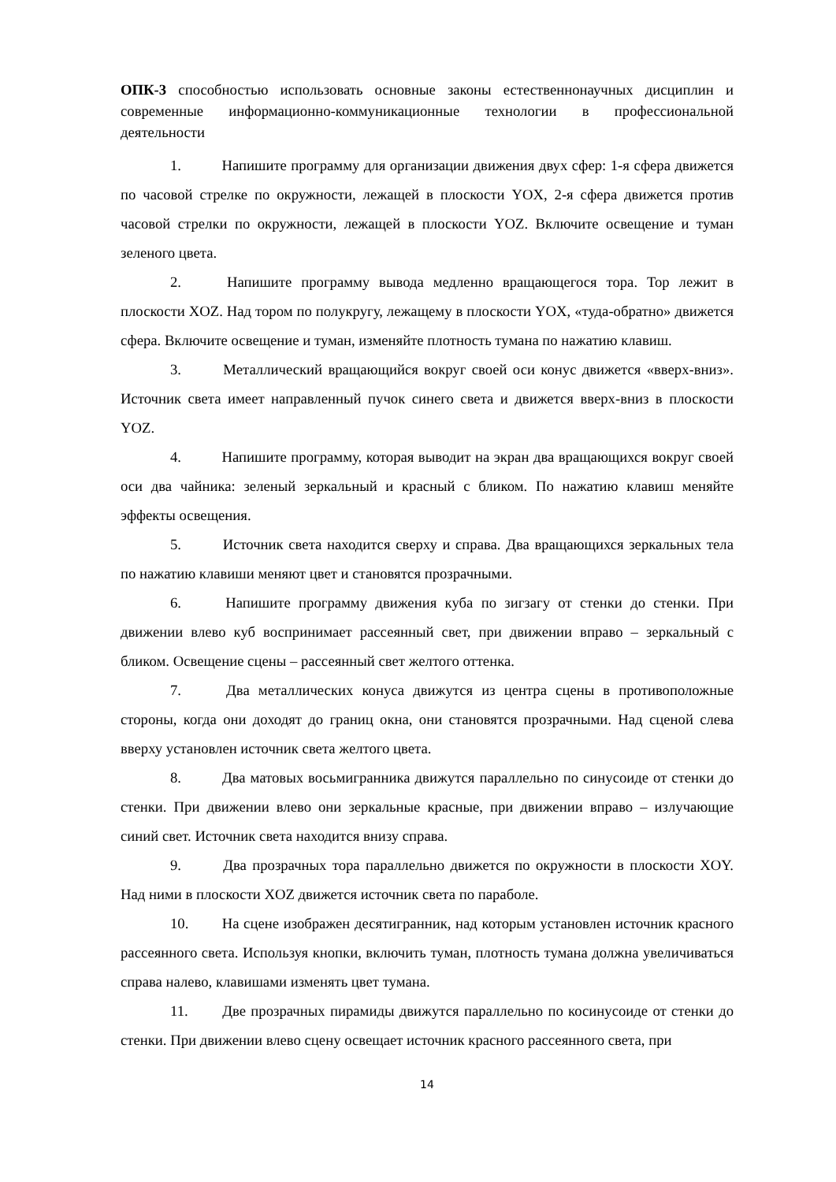ОПК-3 способностью использовать основные законы естественнонаучных дисциплин и современные информационно-коммуникационные технологии в профессиональной деятельности
1. Напишите программу для организации движения двух сфер: 1-я сфера движется по часовой стрелке по окружности, лежащей в плоскости YOX, 2-я сфера движется против часовой стрелки по окружности, лежащей в плоскости YOZ. Включите освещение и туман зеленого цвета.
2. Напишите программу вывода медленно вращающегося тора. Тор лежит в плоскости XOZ. Над тором по полукругу, лежащему в плоскости YOX, «туда-обратно» движется сфера. Включите освещение и туман, изменяйте плотность тумана по нажатию клавиш.
3. Металлический вращающийся вокруг своей оси конус движется «вверх-вниз». Источник света имеет направленный пучок синего света и движется вверх-вниз в плоскости YOZ.
4. Напишите программу, которая выводит на экран два вращающихся вокруг своей оси два чайника: зеленый зеркальный и красный с бликом. По нажатию клавиш меняйте эффекты освещения.
5. Источник света находится сверху и справа. Два вращающихся зеркальных тела по нажатию клавиши меняют цвет и становятся прозрачными.
6. Напишите программу движения куба по зигзагу от стенки до стенки. При движении влево куб воспринимает рассеянный свет, при движении вправо – зеркальный с бликом. Освещение сцены – рассеянный свет желтого оттенка.
7. Два металлических конуса движутся из центра сцены в противоположные стороны, когда они доходят до границ окна, они становятся прозрачными. Над сценой слева вверху установлен источник света желтого цвета.
8. Два матовых восьмигранника движутся параллельно по синусоиде от стенки до стенки. При движении влево они зеркальные красные, при движении вправо – излучающие синий свет. Источник света находится внизу справа.
9. Два прозрачных тора параллельно движется по окружности в плоскости XOY. Над ними в плоскости XOZ движется источник света по параболе.
10. На сцене изображен десятигранник, над которым установлен источник красного рассеянного света. Используя кнопки, включить туман, плотность тумана должна увеличиваться справа налево, клавишами изменять цвет тумана.
11. Две прозрачных пирамиды движутся параллельно по косинусоиде от стенки до стенки. При движении влево сцену освещает источник красного рассеянного света, при
14